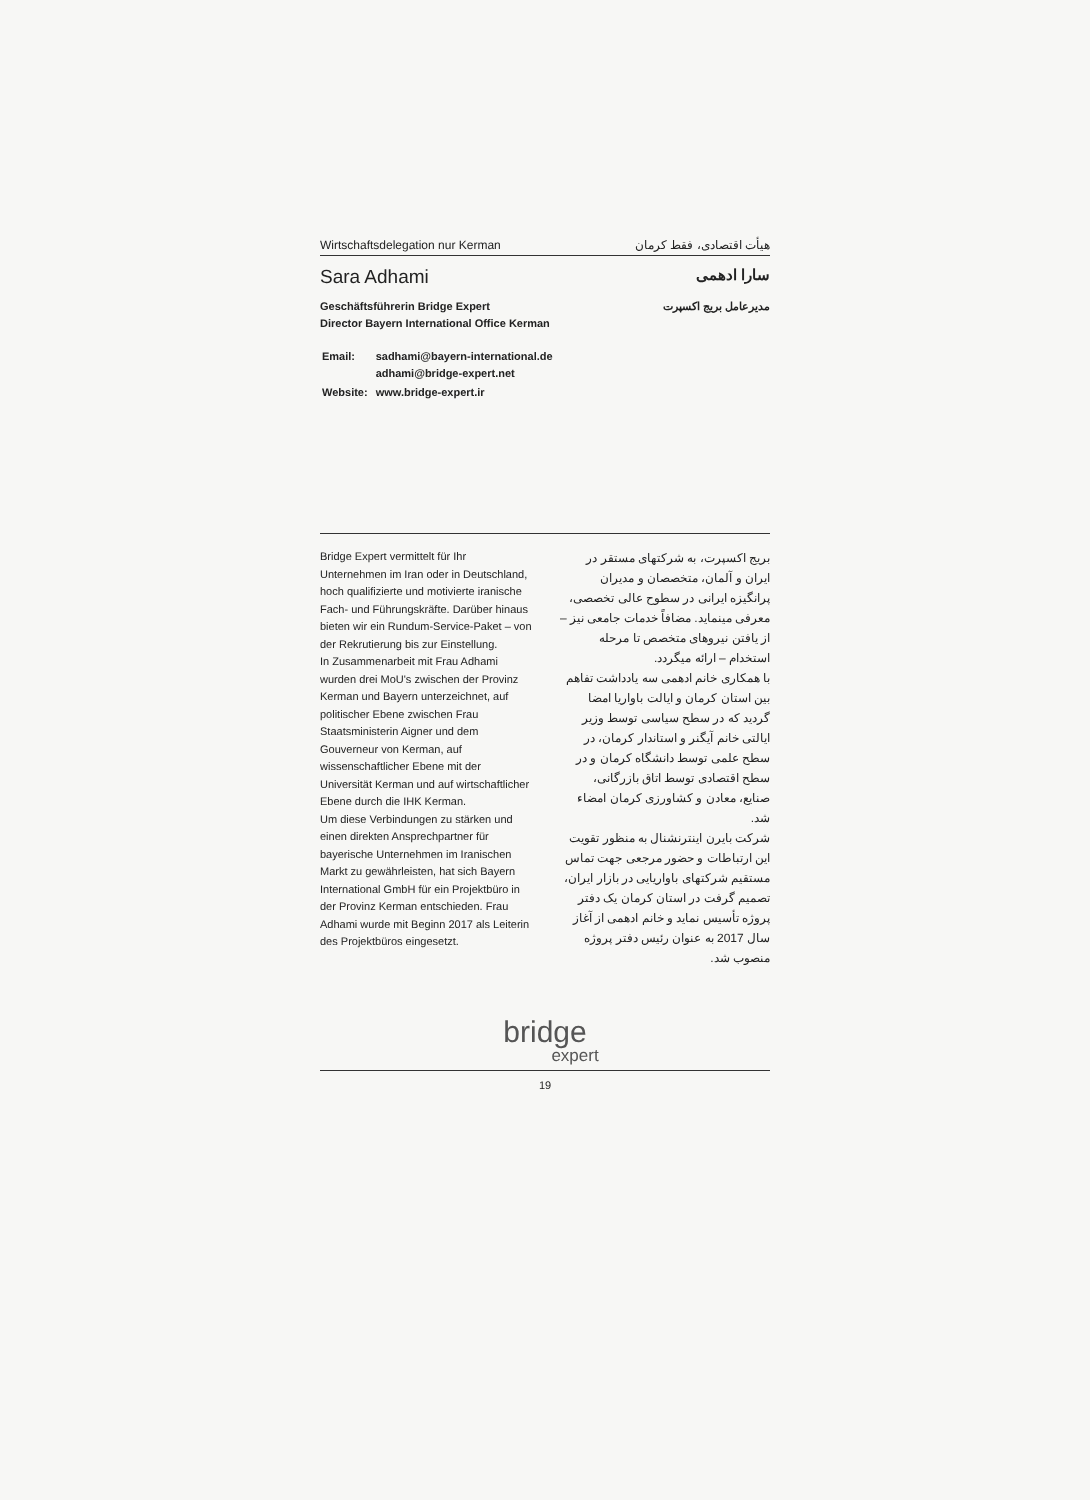Wirtschaftsdelegation nur Kerman هیأت اقتصادی، فقط کرمان
Sara Adhami سارا ادهمی
Geschäftsführerin Bridge Expert
Director Bayern International Office Kerman
مدیرعامل بریج اکسپرت
| Email: | sadhami@bayern-international.de adhami@bridge-expert.net |
| Website: | www.bridge-expert.ir |
Bridge Expert vermittelt für Ihr Unternehmen im Iran oder in Deutschland, hoch qualifizierte und motivierte iranische Fach- und Führungskräfte. Darüber hinaus bieten wir ein Rundum-Service-Paket – von der Rekrutierung bis zur Einstellung.
In Zusammenarbeit mit Frau Adhami wurden drei MoU's zwischen der Provinz Kerman und Bayern unterzeichnet, auf politischer Ebene zwischen Frau Staatsministerin Aigner und dem Gouverneur von Kerman, auf wissenschaftlicher Ebene mit der Universität Kerman und auf wirtschaftlicher Ebene durch die IHK Kerman.
Um diese Verbindungen zu stärken und einen direkten Ansprechpartner für bayerische Unternehmen im Iranischen Markt zu gewährleisten, hat sich Bayern International GmbH für ein Projektbüro in der Provinz Kerman entschieden. Frau Adhami wurde mit Beginn 2017 als Leiterin des Projektbüros eingesetzt.
بریج اکسپرت، به شرکتهای مستقر در ایران و آلمان، متخصصان و مدیران پرانگیزه ایرانی در سطوح عالی تخصصی، معرفی مینماید. مضافاً خدمات جامعی نیز – از یافتن نیروهای متخصص تا مرحله استخدام – ارائه میگردد.
با همکاری خانم ادهمی سه یادداشت تفاهم بین استان کرمان و ایالت باواریا امضا گردید که در سطح سیاسی توسط وزیر ایالتی خانم آیگنر و استاندار کرمان، در سطح علمی توسط دانشگاه کرمان و در سطح اقتصادی توسط اتاق بازرگانی، صنایع، معادن و کشاورزی کرمان امضاء شد.
شرکت بایرن اینترنشنال به منظور تقویت این ارتباطات و حضور مرجعی جهت تماس مستقیم شرکتهای باواریایی در بازار ایران، تصمیم گرفت در استان کرمان یک دفتر پروژه تأسیس نماید و خانم ادهمی از آغاز سال 2017 به عنوان رئیس دفتر پروژه منصوب شد.
bridge
expert
19